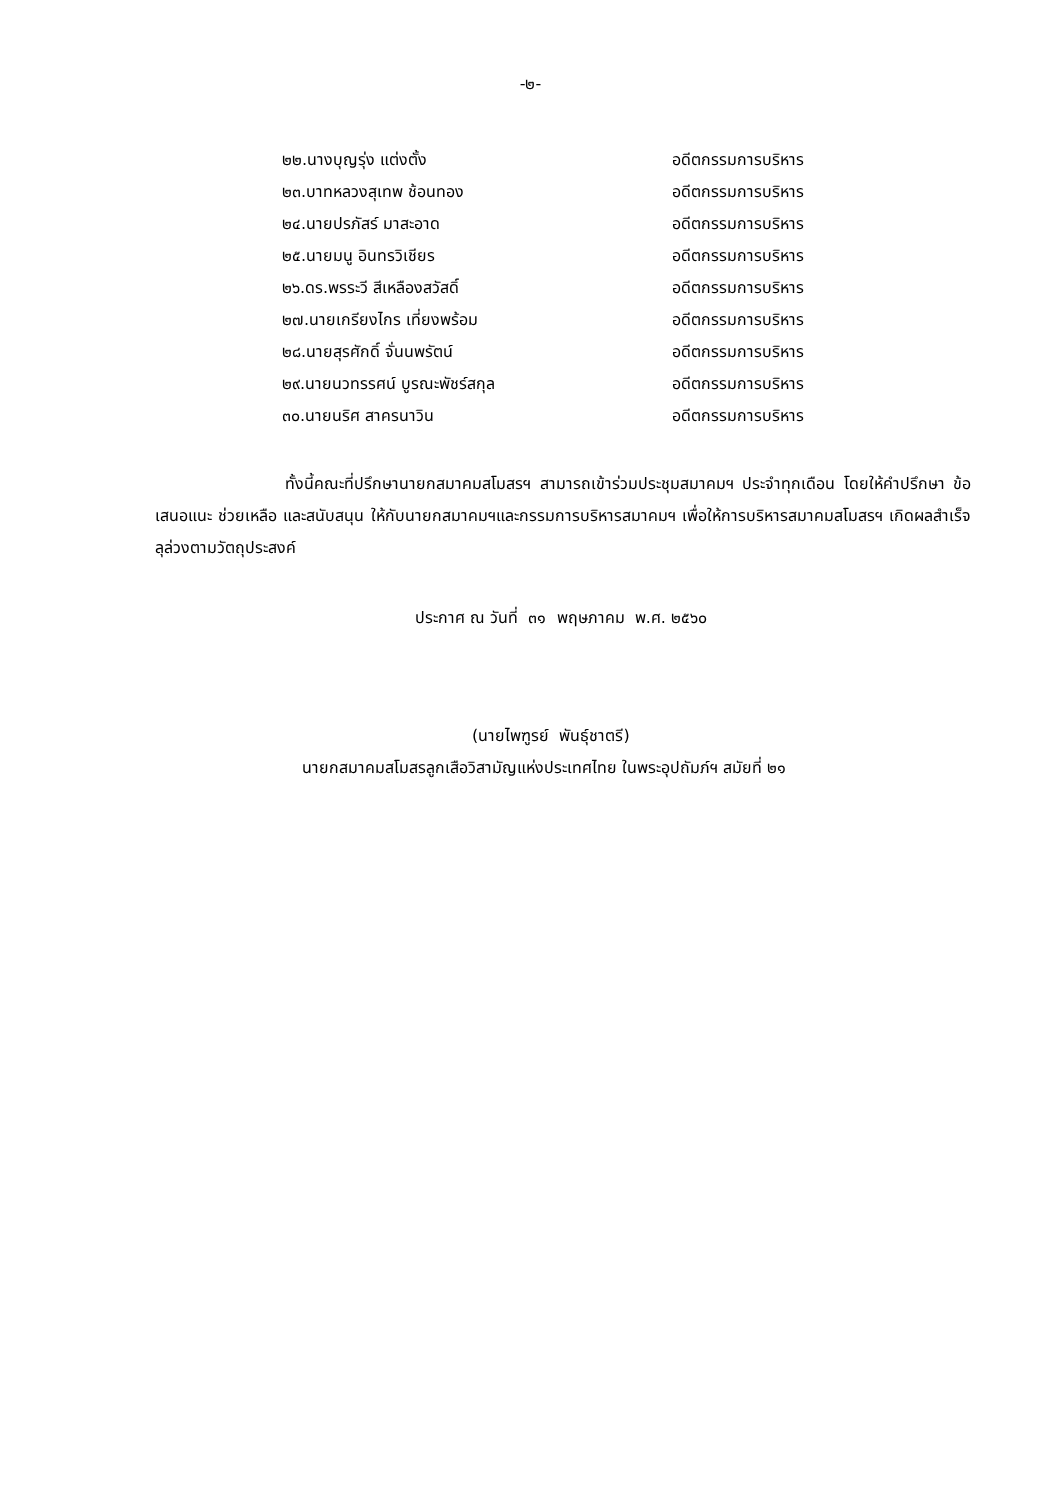-๒-
| ๒๒.นางบุญรุ่ง แต่งตั้ง | อดีตกรรมการบริหาร |
| ๒๓.บาทหลวงสุเทพ ช้อนทอง | อดีตกรรมการบริหาร |
| ๒๔.นายปรภัสร์ มาสะอาด | อดีตกรรมการบริหาร |
| ๒๕.นายมนู อินทรวิเชียร | อดีตกรรมการบริหาร |
| ๒๖.ดร.พรระวี สีเหลืองสวัสดิ์ | อดีตกรรมการบริหาร |
| ๒๗.นายเกรียงไกร เที่ยงพร้อม | อดีตกรรมการบริหาร |
| ๒๘.นายสุรศักดิ์ จั่นนพรัตน์ | อดีตกรรมการบริหาร |
| ๒๙.นายนวทรรศน์ บูรณะพัชร์สกุล | อดีตกรรมการบริหาร |
| ๓๐.นายนริศ สาครนาวิน | อดีตกรรมการบริหาร |
ทั้งนี้คณะที่ปรึกษานายกสมาคมสโมสรฯ สามารถเข้าร่วมประชุมสมาคมฯ ประจำทุกเดือน โดยให้คำปรึกษา ข้อเสนอแนะ ช่วยเหลือ และสนับสนุน ให้กับนายกสมาคมฯและกรรมการบริหารสมาคมฯ เพื่อให้การบริหารสมาคมสโมสรฯ เกิดผลสำเร็จลุล่วงตามวัตถุประสงค์
ประกาศ ณ วันที่ ๓๑ พฤษภาคม พ.ศ. ๒๕๖๐
(นายไพฑูรย์ พันธุ์ชาตรี)
นายกสมาคมสโมสรลูกเสือวิสามัญแห่งประเทศไทย ในพระอุปถัมภ์ฯ สมัยที่ ๒๑